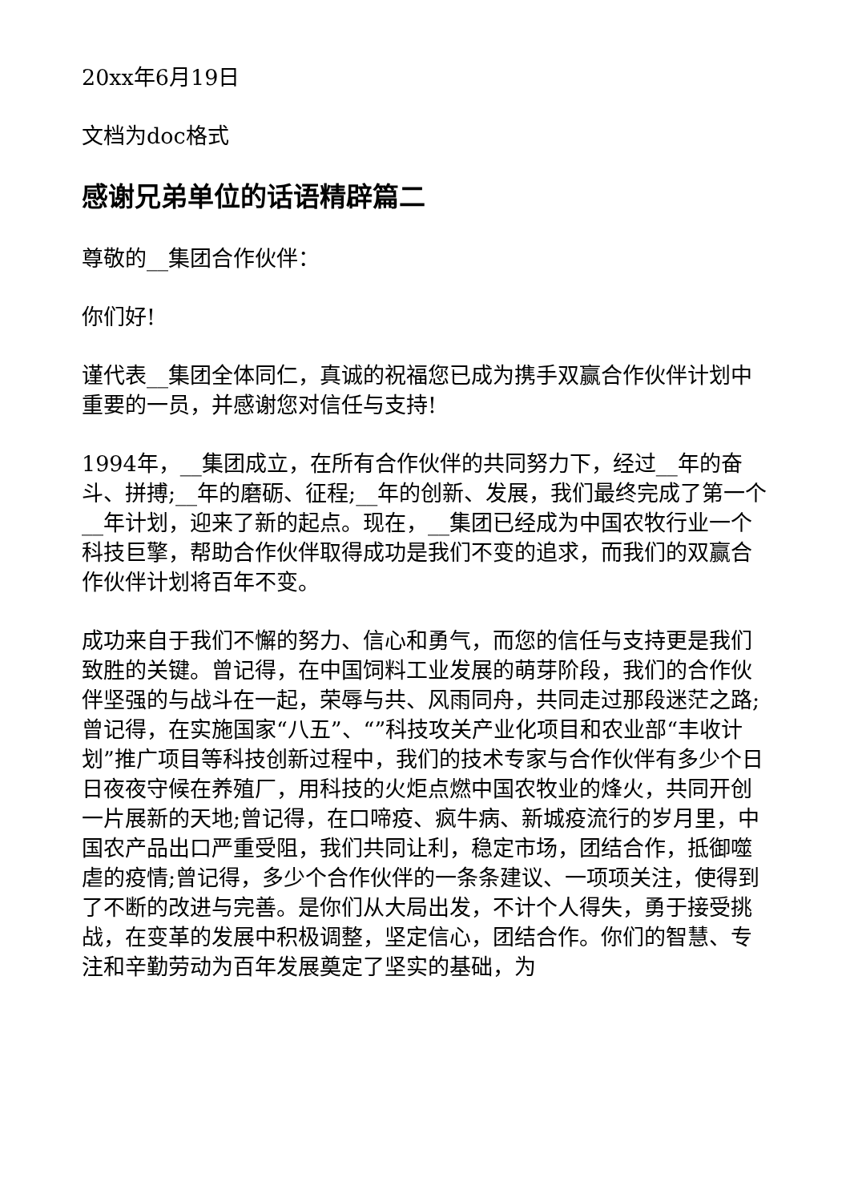20xx年6月19日
文档为doc格式
感谢兄弟单位的话语精辟篇二
尊敬的__集团合作伙伴：
你们好!
谨代表__集团全体同仁，真诚的祝福您已成为携手双赢合作伙伴计划中重要的一员，并感谢您对信任与支持!
1994年，__集团成立，在所有合作伙伴的共同努力下，经过__年的奋斗、拼搏;__年的磨砺、征程;__年的创新、发展，我们最终完成了第一个__年计划，迎来了新的起点。现在，__集团已经成为中国农牧行业一个科技巨擎，帮助合作伙伴取得成功是我们不变的追求，而我们的双赢合作伙伴计划将百年不变。
成功来自于我们不懈的努力、信心和勇气，而您的信任与支持更是我们致胜的关键。曾记得，在中国饲料工业发展的萌芽阶段，我们的合作伙伴坚强的与战斗在一起，荣辱与共、风雨同舟，共同走过那段迷茫之路;曾记得，在实施国家“八五”、“”科技攻关产业化项目和农业部“丰收计划”推广项目等科技创新过程中，我们的技术专家与合作伙伴有多少个日日夜夜守候在养殖厂，用科技的火炬点燃中国农牧业的烽火，共同开创一片展新的天地;曾记得，在口啼疫、疯牛病、新城疫流行的岁月里，中国农产品出口严重受阻，我们共同让利，稳定市场，团结合作，抵御噬虐的疫情;曾记得，多少个合作伙伴的一条条建议、一项项关注，使得到了不断的改进与完善。是你们从大局出发，不计个人得失，勇于接受挑战，在变革的发展中积极调整，坚定信心，团结合作。你们的智慧、专注和辛勤劳动为百年发展奠定了坚实的基础，为